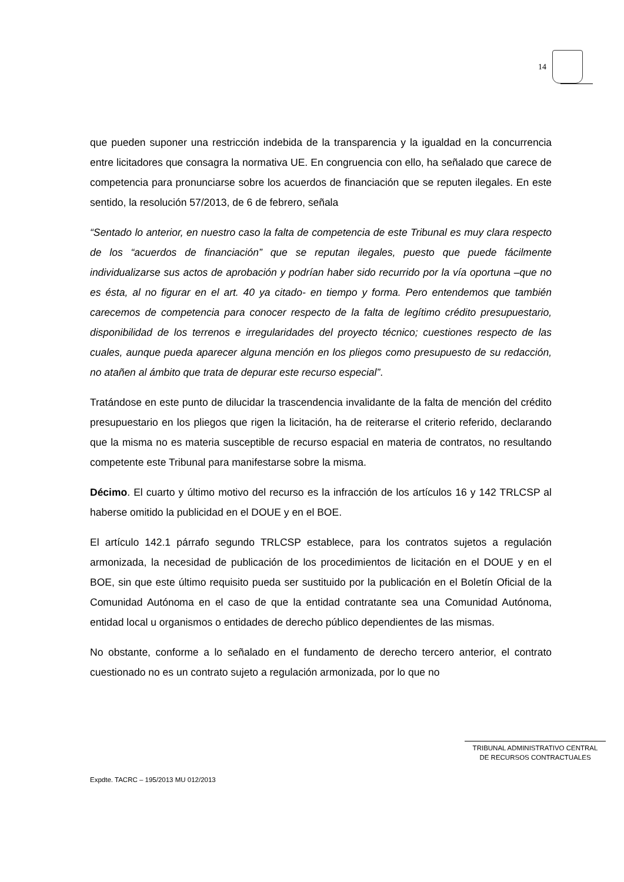14
que pueden suponer una restricción indebida de la transparencia y la igualdad en la concurrencia entre licitadores que consagra la normativa UE. En congruencia con ello, ha señalado que carece de competencia para pronunciarse sobre los acuerdos de financiación que se reputen ilegales. En este sentido, la resolución 57/2013, de 6 de febrero, señala
“Sentado lo anterior, en nuestro caso la falta de competencia de este Tribunal es muy clara respecto de los “acuerdos de financiación” que se reputan ilegales, puesto que puede fácilmente individualizarse sus actos de aprobación y podrían haber sido recurrido por la vía oportuna –que no es ésta, al no figurar en el art. 40 ya citado- en tiempo y forma. Pero entendemos que también carecemos de competencia para conocer respecto de la falta de legítimo crédito presupuestario, disponibilidad de los terrenos e irregularidades del proyecto técnico; cuestiones respecto de las cuales, aunque pueda aparecer alguna mención en los pliegos como presupuesto de su redacción, no atañen al ámbito que trata de depurar este recurso especial”.
Tratándose en este punto de dilucidar la trascendencia invalidante de la falta de mención del crédito presupuestario en los pliegos que rigen la licitación, ha de reiterarse el criterio referido, declarando que la misma no es materia susceptible de recurso espacial en materia de contratos, no resultando competente este Tribunal para manifestarse sobre la misma.
Décimo. El cuarto y último motivo del recurso es la infracción de los artículos 16 y 142 TRLCSP al haberse omitido la publicidad en el DOUE y en el BOE.
El artículo 142.1 párrafo segundo TRLCSP establece, para los contratos sujetos a regulación armonizada, la necesidad de publicación de los procedimientos de licitación en el DOUE y en el BOE, sin que este último requisito pueda ser sustituido por la publicación en el Boletín Oficial de la Comunidad Autónoma en el caso de que la entidad contratante sea una Comunidad Autónoma, entidad local u organismos o entidades de derecho público dependientes de las mismas.
No obstante, conforme a lo señalado en el fundamento de derecho tercero anterior, el contrato cuestionado no es un contrato sujeto a regulación armonizada, por lo que no
TRIBUNAL ADMINISTRATIVO CENTRAL
DE RECURSOS CONTRACTUALES
Expdte. TACRC – 195/2013 MU 012/2013